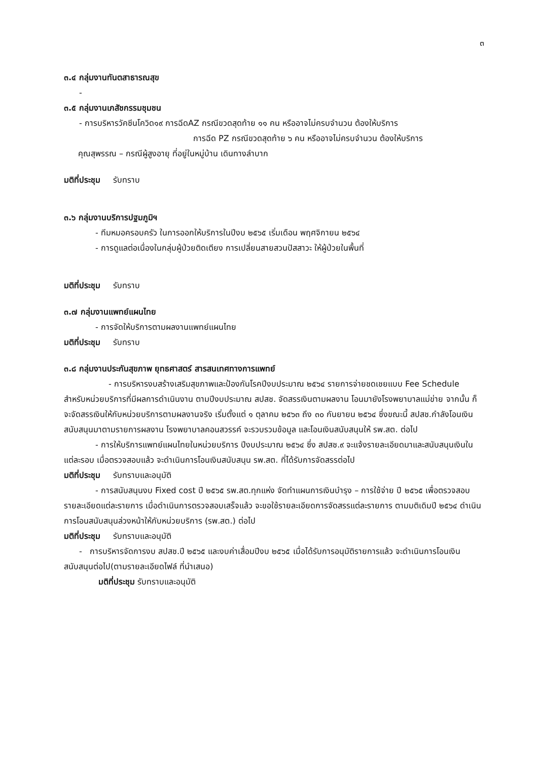๓
๓.๔ กลุ่มงานทันตสาธารณสุข
-
๓.๕ กลุ่มงานเภสัชกรรมชุมชน
- การบริหารวัคซีนโควิด๑๙ การฉีดAZ กรณีขวดสุดท้าย ๑๑ คน หรืออาจไม่ครบจำนวน ต้องให้บริการ
การฉีด PZ กรณีขวดสุดท้าย ๖ คน หรืออาจไม่ครบจำนวน ต้องให้บริการ
คุณสุพรรณ – กรณีผู้สูงอายุ ที่อยู่ในหมู่บ้าน เดินทางลำบาก
มติที่ประชุม รับทราบ
๓.๖ กลุ่มงานบริการปฐมภูมิฯ
- ทีมหมอครอบครัว ในการออกให้บริการในปีงบ ๒๕๖๕ เริ่มเดือน พฤศจิกายน ๒๕๖๔
- การดูแลต่อเนื่องในกลุ่มผู้ป่วยติดเตียง การเปลี่ยนสายสวนปัสสาวะ ให้ผู้ป่วยในพื้นที่
มติที่ประชุม รับทราบ
๓.๗ กลุ่มงานแพทย์แผนไทย
- การจัดให้บริการตามผลงานแพทย์แผนไทย
มติที่ประชุม รับทราบ
๓.๘ กลุ่มงานประกันสุขภาพ ยุทธศาสตร์ สารสนเทศทางการแพทย์
- การบริหารงบสร้างเสริมสุขภาพและป้องกันโรคปีงบประมาณ ๒๕๖๔ รายการจ่ายชดเชยแบบ Fee Schedule สำหรับหน่วยบริการที่มีผลการดำเนินงาน ตามปีงบประมาณ สปสช. จัดสรรเงินตามผลงาน โอนมายังโรงพยาบาลแม่ข่าย จากนั้น ก็จะจัดสรรเงินให้กับหน่วยบริการตามผลงานจริง เริ่มตั้งแต่ ๑ ตุลาคม ๒๕๖๓ ถึง ๓๐ กันยายน ๒๕๖๔ ซึ่งขณะนี้ สปสช.กำลังโอนเงินสนับสนุนมาตามรายการผลงาน โรงพยาบาลคอนสวรรค์ จะรวบรวมข้อมูล และโอนเงินสนับสนุนให้ รพ.สต. ต่อไป
- การให้บริการแพทย์แผนไทยในหน่วยบริการ ปีงบประมาณ ๒๕๖๔ ซึ่ง สปสช.๙ จะแจ้งรายละเอียดมาและสนับสนุนเงินในแต่ละรอบ เมื่อตรวจสอบแล้ว จะดำเนินการโอนเงินสนับสนุน รพ.สต. ที่ได้รับการจัดสรรต่อไป
มติที่ประชุม รับทราบและอนุมัติ
- การสนับสนุนงบ Fixed cost ปี ๒๕๖๕ รพ.สต.ทุกแห่ง จัดทำแผนการเงินบำรุง – การใช้จ่าย ปี ๒๕๖๕ เพื่อตรวจสอบรายละเอียดแต่ละรายการ เมื่อดำเนินการตรวจสอบเสร็จแล้ว จะขอใช้รายละเอียดการจัดสรรแต่ละรายการ ตามมติเดิมปี ๒๕๖๔ ดำเนินการโอนสนับสนุนล่วงหน้าให้กับหน่วยบริการ (รพ.สต.) ต่อไป
มติที่ประชุม รับทราบและอนุมัติ
- การบริหารจัดการงบ สปสช.ปี ๒๕๖๕ และงบค่าเสื่อมปีงบ ๒๕๖๕ เมื่อได้รับการอนุมัติรายการแล้ว จะดำเนินการโอนเงินสนับสนุนต่อไป(ตามรายละเอียดไฟล์ ที่นำเสนอ)
มติที่ประชุม รับทราบและอนุมัติ